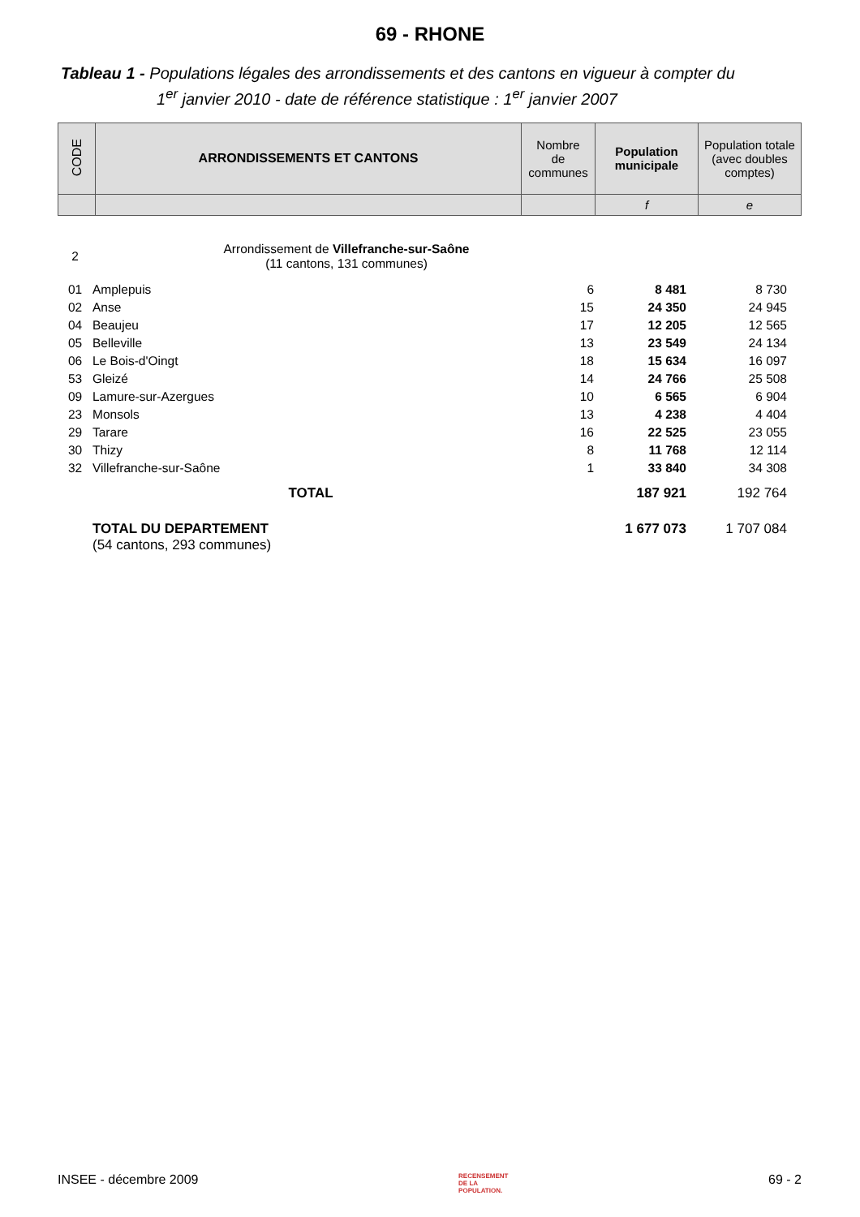69 - RHONE
Tableau 1 - Populations légales des arrondissements et des cantons en vigueur à compter du
1<sup>er</sup> janvier 2010 - date de référence statistique : 1<sup>er</sup> janvier 2007
| CODE | ARRONDISSEMENTS ET CANTONS | Nombre de communes | Population municipale | Population totale (avec doubles comptes) |
| --- | --- | --- | --- | --- |
| | | | f | e |
| 2 | Arrondissement de Villefranche-sur-Saône (11 cantons, 131 communes) | | | |
| 01 | Amplepuis | 6 | 8 481 | 8 730 |
| 02 | Anse | 15 | 24 350 | 24 945 |
| 04 | Beaujeu | 17 | 12 205 | 12 565 |
| 05 | Belleville | 13 | 23 549 | 24 134 |
| 06 | Le Bois-d'Oingt | 18 | 15 634 | 16 097 |
| 53 | Gleizé | 14 | 24 766 | 25 508 |
| 09 | Lamure-sur-Azergues | 10 | 6 565 | 6 904 |
| 23 | Monsols | 13 | 4 238 | 4 404 |
| 29 | Tarare | 16 | 22 525 | 23 055 |
| 30 | Thizy | 8 | 11 768 | 12 114 |
| 32 | Villefranche-sur-Saône | 1 | 33 840 | 34 308 |
| | TOTAL | | 187 921 | 192 764 |
| | TOTAL DU DEPARTEMENT (54 cantons, 293 communes) | | 1 677 073 | 1 707 084 |
INSEE - décembre 2009 RECENSEMENT
DE LA
POPULATION. 69 - 2